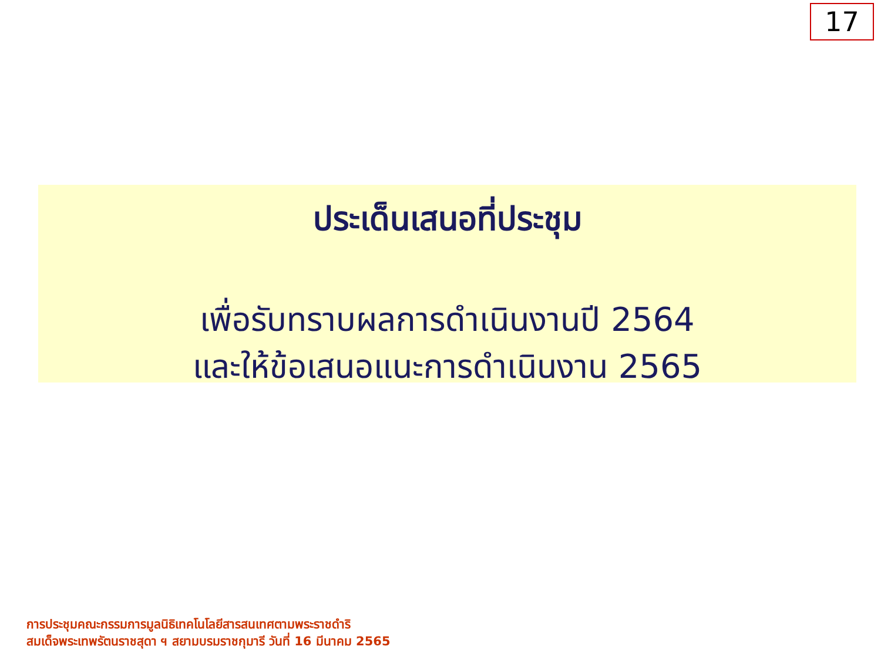17
ประเด็นเสนอที่ประชุม
เพื่อรับทราบผลการดำเนินงานปี 2564
และให้ข้อเสนอแนะการดำเนินงาน 2565
การประชุมคณะกรรมการมูลนิธิเทคโนโลยีสารสนเทศตามพระราชดำริ
สมเด็จพระเทพรัตนราชสุดา ฯ สยามบรมราชกุมารี วันที่ 16 มีนาคม 2565